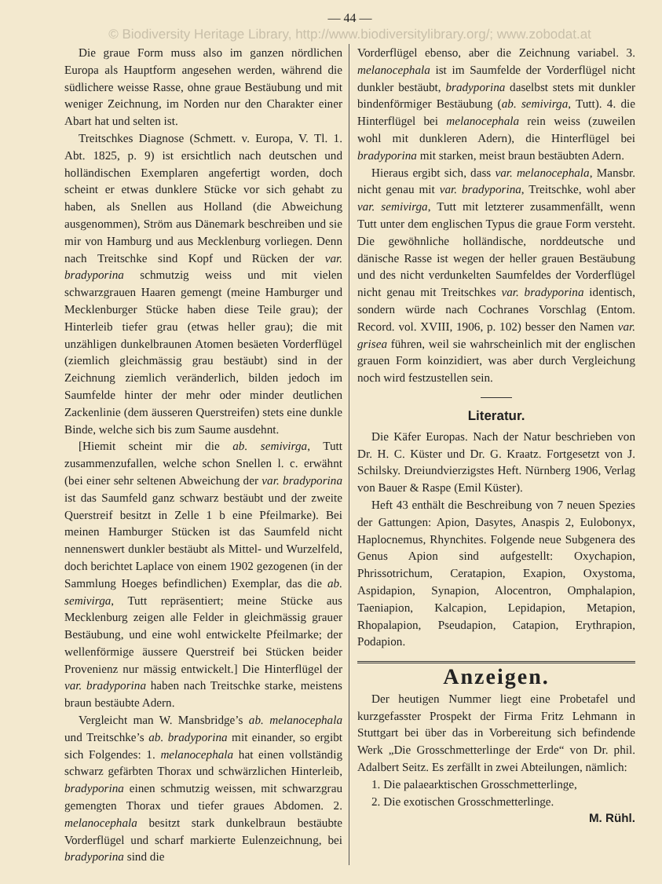— 44 —
© Biodiversity Heritage Library, http://www.biodiversitylibrary.org/; www.zobodat.at
Die graue Form muss also im ganzen nördlichen Europa als Hauptform angesehen werden, während die südlichere weisse Rasse, ohne graue Bestäubung und mit weniger Zeichnung, im Norden nur den Charakter einer Abart hat und selten ist.
Treitschkes Diagnose (Schmett. v. Europa, V. Tl. 1. Abt. 1825, p. 9) ist ersichtlich nach deutschen und holländischen Exemplaren angefertigt worden, doch scheint er etwas dunklere Stücke vor sich gehabt zu haben, als Snellen aus Holland (die Abweichung ausgenommen), Ström aus Dänemark beschreiben und sie mir von Hamburg und aus Mecklenburg vorliegen. Denn nach Treitschke sind Kopf und Rücken der var. bradyporina schmutzig weiss und mit vielen schwarzgrauen Haaren gemengt (meine Hamburger und Mecklenburger Stücke haben diese Teile grau); der Hinterleib tiefer grau (etwas heller grau); die mit unzähligen dunkelbraunen Atomen besäeten Vorderflügel (ziemlich gleichmässig grau bestäubt) sind in der Zeichnung ziemlich veränderlich, bilden jedoch im Saumfelde hinter der mehr oder minder deutlichen Zackenlinie (dem äusseren Querstreifen) stets eine dunkle Binde, welche sich bis zum Saume ausdehnt.
[Hiemit scheint mir die ab. semivirga, Tutt zusammenzufallen, welche schon Snellen l. c. erwähnt (bei einer sehr seltenen Abweichung der var. bradyporina ist das Saumfeld ganz schwarz bestäubt und der zweite Querstreif besitzt in Zelle 1 b eine Pfeilmarke). Bei meinen Hamburger Stücken ist das Saumfeld nicht nennenswert dunkler bestäubt als Mittel- und Wurzelfeld, doch berichtet Laplace von einem 1902 gezogenen (in der Sammlung Hoeges befindlichen) Exemplar, das die ab. semivirga, Tutt repräsentiert; meine Stücke aus Mecklenburg zeigen alle Felder in gleichmässig grauer Bestäubung, und eine wohl entwickelte Pfeilmarke; der wellenförmige äussere Querstreif bei Stücken beider Provenienz nur mässig entwickelt.] Die Hinterflügel der var. bradyporina haben nach Treitschke starke, meistens braun bestäubte Adern.
Vergleicht man W. Mansbridge’s ab. melanocephala und Treitschke’s ab. bradyporina mit einander, so ergibt sich Folgendes: 1. melanocephala hat einen vollständig schwarz gefärbten Thorax und schwärzlichen Hinterleib, bradyporina einen schmutzig weissen, mit schwarzgrau gemengten Thorax und tiefer graues Abdomen. 2. melanocephala besitzt stark dunkelbraun bestäubte Vorderflügel und scharf markierte Eulenzeichnung, bei bradyporina sind die
Vorderflügel ebenso, aber die Zeichnung variabel. 3. melanocephala ist im Saumfelde der Vorderflügel nicht dunkler bestäubt, bradyporina daselbst stets mit dunkler bindenförmiger Bestäubung (ab. semivirga, Tutt). 4. die Hinterflügel bei melanocephala rein weiss (zuweilen wohl mit dunkleren Adern), die Hinterflügel bei bradyporina mit starken, meist braun bestäubten Adern.
Hieraus ergibt sich, dass var. melanocephala, Mansbr. nicht genau mit var. bradyporina, Treitschke, wohl aber var. semivirga, Tutt mit letzterer zusammenfällt, wenn Tutt unter dem englischen Typus die graue Form versteht. Die gewöhnliche holländische, norddeutsche und dänische Rasse ist wegen der heller grauen Bestäubung und des nicht verdunkelten Saumfeldes der Vorderflügel nicht genau mit Treitschkes var. bradyporina identisch, sondern würde nach Cochranes Vorschlag (Entom. Record. vol. XVIII, 1906, p. 102) besser den Namen var. grisea führen, weil sie wahrscheinlich mit der englischen grauen Form koinzidiert, was aber durch Vergleichung noch wird festzustellen sein.
Literatur.
Die Käfer Europas. Nach der Natur beschrieben von Dr. H. C. Küster und Dr. G. Kraatz. Fortgesetzt von J. Schilsky. Dreiundvierzigstes Heft. Nürnberg 1906, Verlag von Bauer & Raspe (Emil Küster).
Heft 43 enthält die Beschreibung von 7 neuen Spezies der Gattungen: Apion, Dasytes, Anaspis 2, Eulobonyx, Haplocnemus, Rhynchites. Folgende neue Subgenera des Genus Apion sind aufgestellt: Oxychapion, Phrissotrichum, Ceratapion, Exapion, Oxystoma, Aspidapion, Synapion, Alocentron, Omphalapion, Taeniapion, Kalcapion, Lepidapion, Metapion, Rhopalapion, Pseudapion, Catapion, Erythrapion, Podapion.
Anzeigen.
Der heutigen Nummer liegt eine Probetafel und kurzgefasster Prospekt der Firma Fritz Lehmann in Stuttgart bei über das in Vorbereitung sich befindende Werk „Die Grosschmetterlinge der Erde“ von Dr. phil. Adalbert Seitz. Es zerfällt in zwei Abteilungen, nämlich:
1. Die palaearktischen Grosschmetterlinge,
2. Die exotischen Grosschmetterlinge.
M. Rühl.